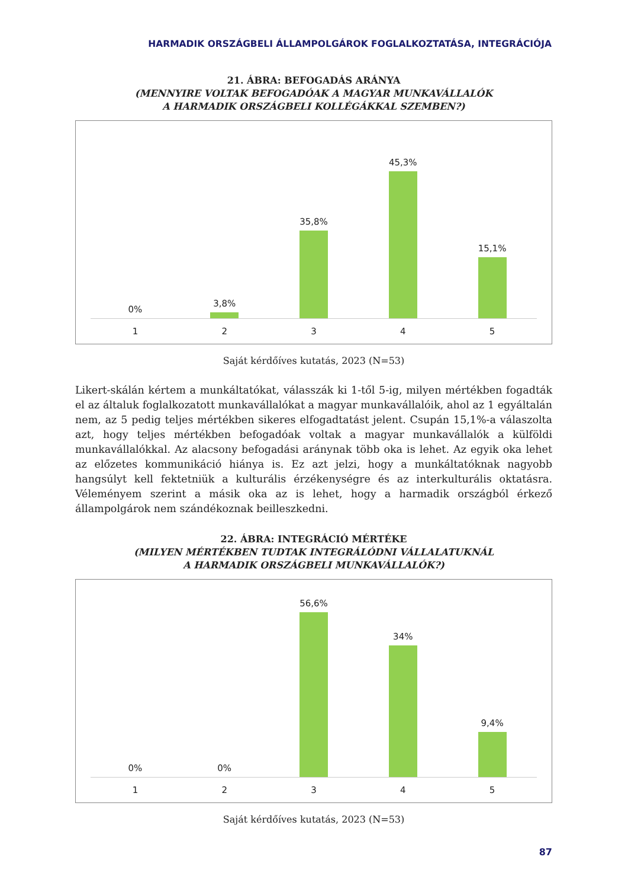HARMADIK ORSZÁGBELI ÁLLAMPOLGÁROK FOGLALKOZTATÁSA, INTEGRÁCIÓJA
21. ÁBRA: BEFOGADÁS ARÁNYA
(MENNYIRE VOLTAK BEFOGADÓAK A MAGYAR MUNKAVÁLLALÓK
A HARMADIK ORSZÁGBELI KOLLÉGÁKKAL SZEMBEN?)
0% 3,8% 35,8% 45,3% 15,1%
1 2 3 4 5
Saját kérdőíves kutatás, 2023 (N=53)
Likert-skálán kértem a munkáltatókat, válasszák ki 1-től 5-ig, milyen mértékben fogadták el az általuk foglalkozatott munkavállalókat a magyar munkavállalóik, ahol az 1 egyáltalán nem, az 5 pedig teljes mértékben sikeres elfogadtatást jelent. Csupán 15,1%-a válaszolta azt, hogy teljes mértékben befogadóak voltak a magyar munkavállalók a külföldi munkavállalókkal. Az alacsony befogadási aránynak több oka is lehet. Az egyik oka lehet az előzetes kommunikáció hiánya is. Ez azt jelzi, hogy a munkáltatóknak nagyobb hangsúlyt kell fektetniük a kulturális érzékenységre és az interkulturális oktatásra. Véleményem szerint a másik oka az is lehet, hogy a harmadik ország­ból érkező állampolgárok nem szándékoznak beilleszkedni.
22. ÁBRA: INTEGRÁCIÓ MÉRTÉKE
(MILYEN MÉRTÉKBEN TUDTAK INTEGRÁLÓDNI VÁLLALATUKNÁL
A HARMADIK ORSZÁGBELI MUNKAVÁLLALÓK?)
0% 0% 56,6% 34% 9,4%
1 2 3 4 5
Saját kérdőíves kutatás, 2023 (N=53)
87